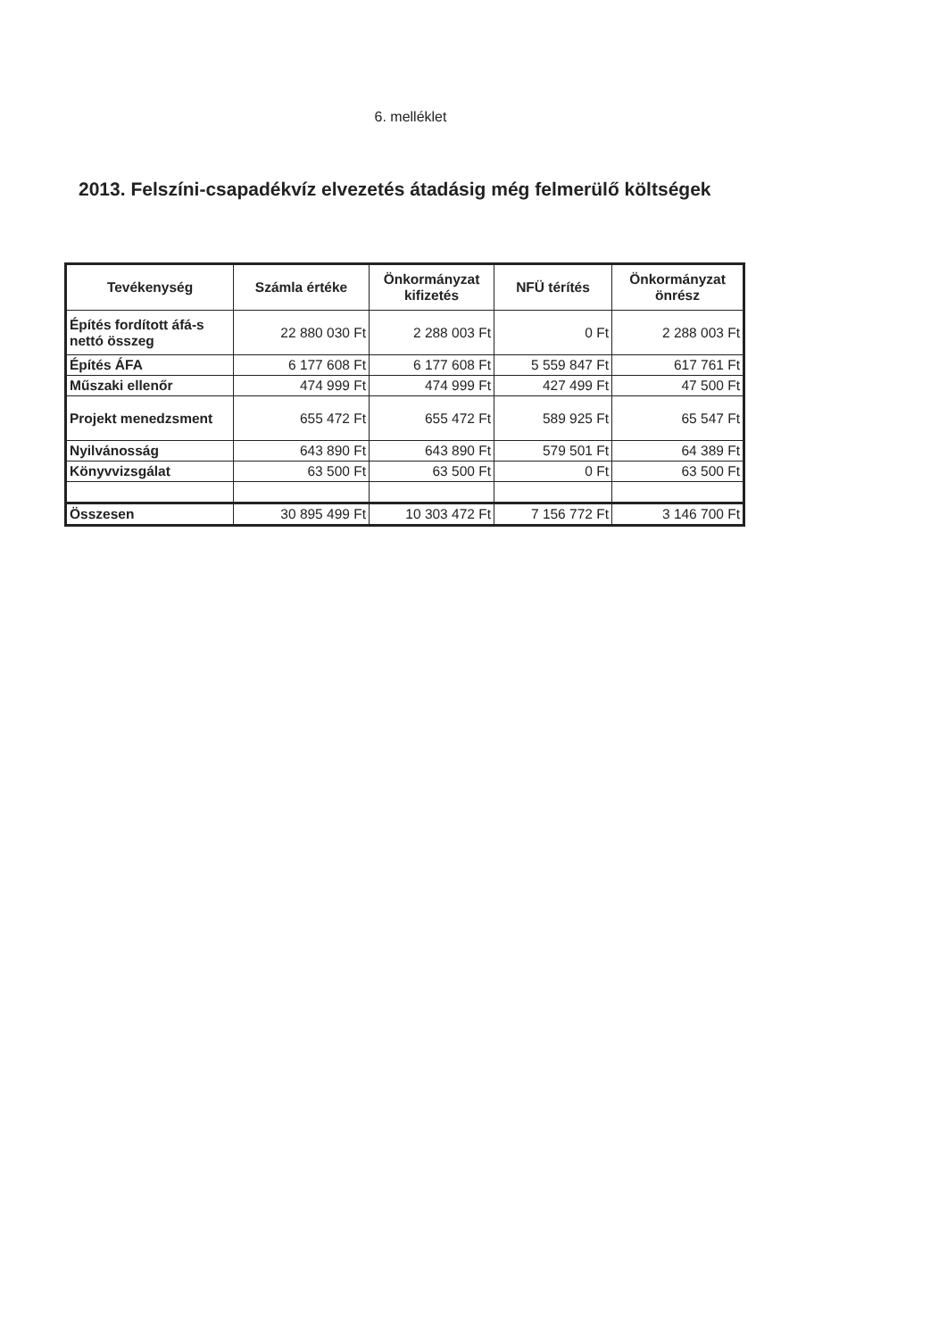6. melléklet
2013. Felszíni-csapadékvíz elvezetés átadásig még felmerülő költségek
| Tevékenység | Számla értéke | Önkormányzat kifizetés | NFÜ térítés | Önkormányzat önrész |
| --- | --- | --- | --- | --- |
| Építés fordított áfá-s nettó összeg | 22 880 030 Ft | 2 288 003 Ft | 0 Ft | 2 288 003 Ft |
| Építés ÁFA | 6 177 608 Ft | 6 177 608 Ft | 5 559 847 Ft | 617 761 Ft |
| Műszaki ellenőr | 474 999 Ft | 474 999 Ft | 427 499 Ft | 47 500 Ft |
| Projekt menedzsment | 655 472 Ft | 655 472 Ft | 589 925 Ft | 65 547 Ft |
| Nyilvánosság | 643 890 Ft | 643 890 Ft | 579 501 Ft | 64 389 Ft |
| Könyvvizsgálat | 63 500 Ft | 63 500 Ft | 0 Ft | 63 500 Ft |
| Összesen | 30 895 499 Ft | 10 303 472 Ft | 7 156 772 Ft | 3 146 700 Ft |